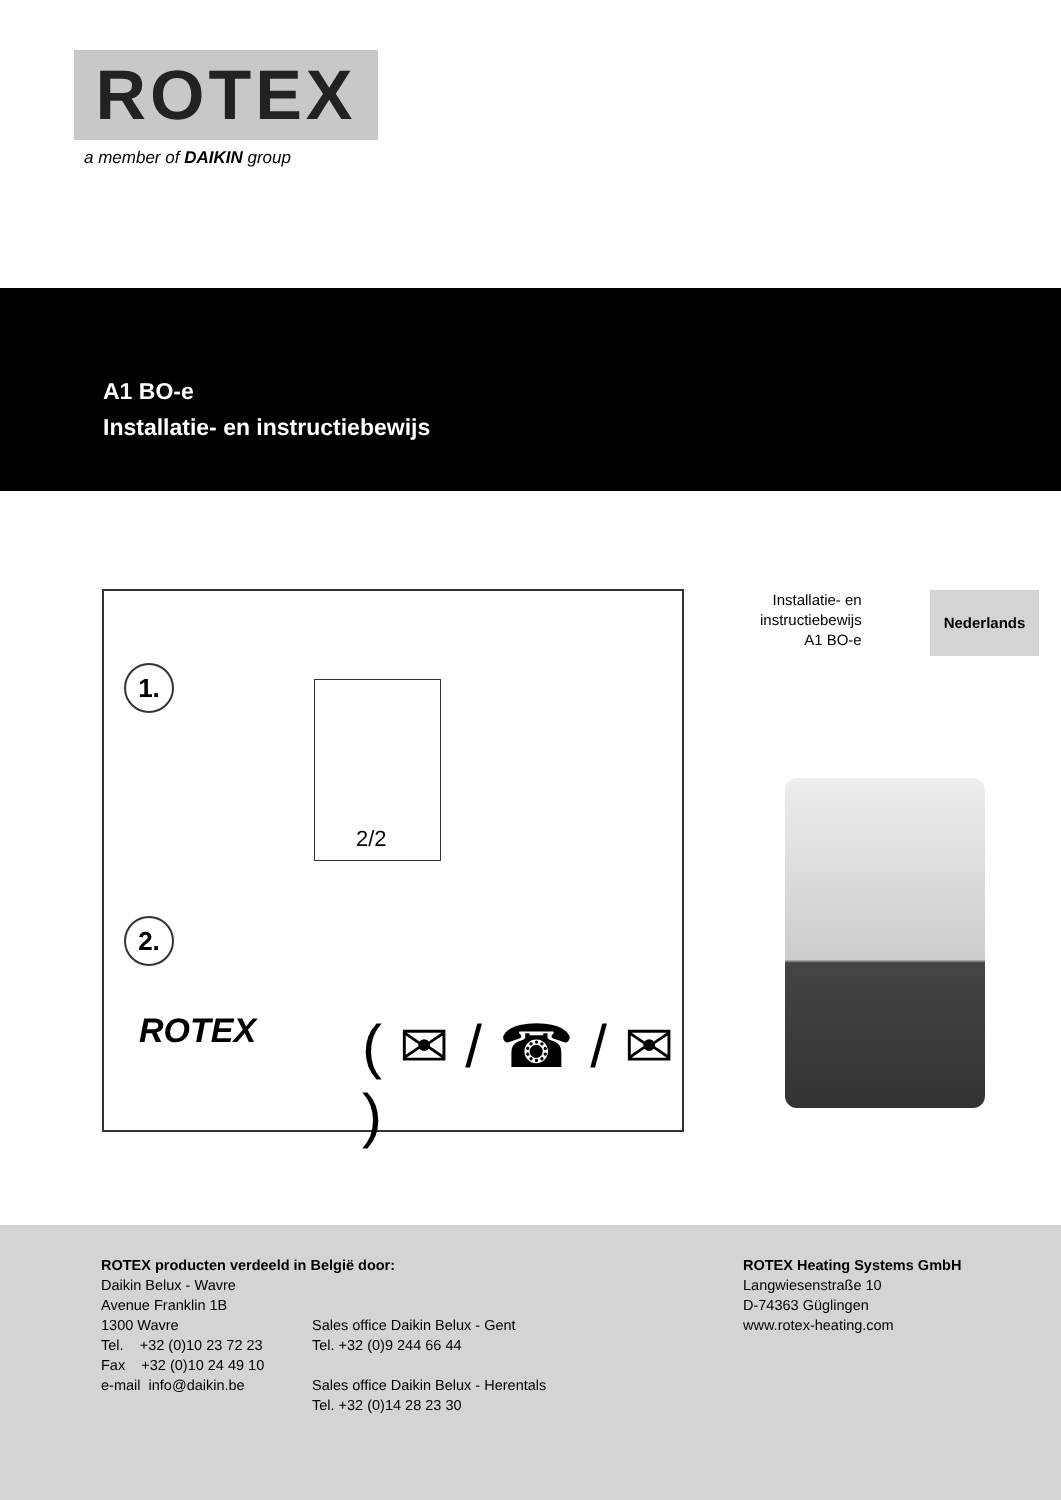ROTEX
a member of DAIKIN group
A1 BO-e
Installatie- en instructiebewijs
1.
2.
( ✉ / ☎ / ✉ )
2/2
ROTEX
Installatie- en
instructiebewijs
A1 BO-e
Nederlands
ROTEX producten verdeeld in België door:
Daikin Belux - Wavre
Avenue Franklin 1B
1300 Wavre
Tel. +32 (0)10 23 72 23
Fax +32 (0)10 24 49 10
e-mail info@daikin.be
Sales office Daikin Belux - Gent
Tel. +32 (0)9 244 66 44
Sales office Daikin Belux - Herentals
Tel. +32 (0)14 28 23 30
ROTEX Heating Systems GmbH
Langwiesenstraße 10
D-74363 Güglingen
www.rotex-heating.com